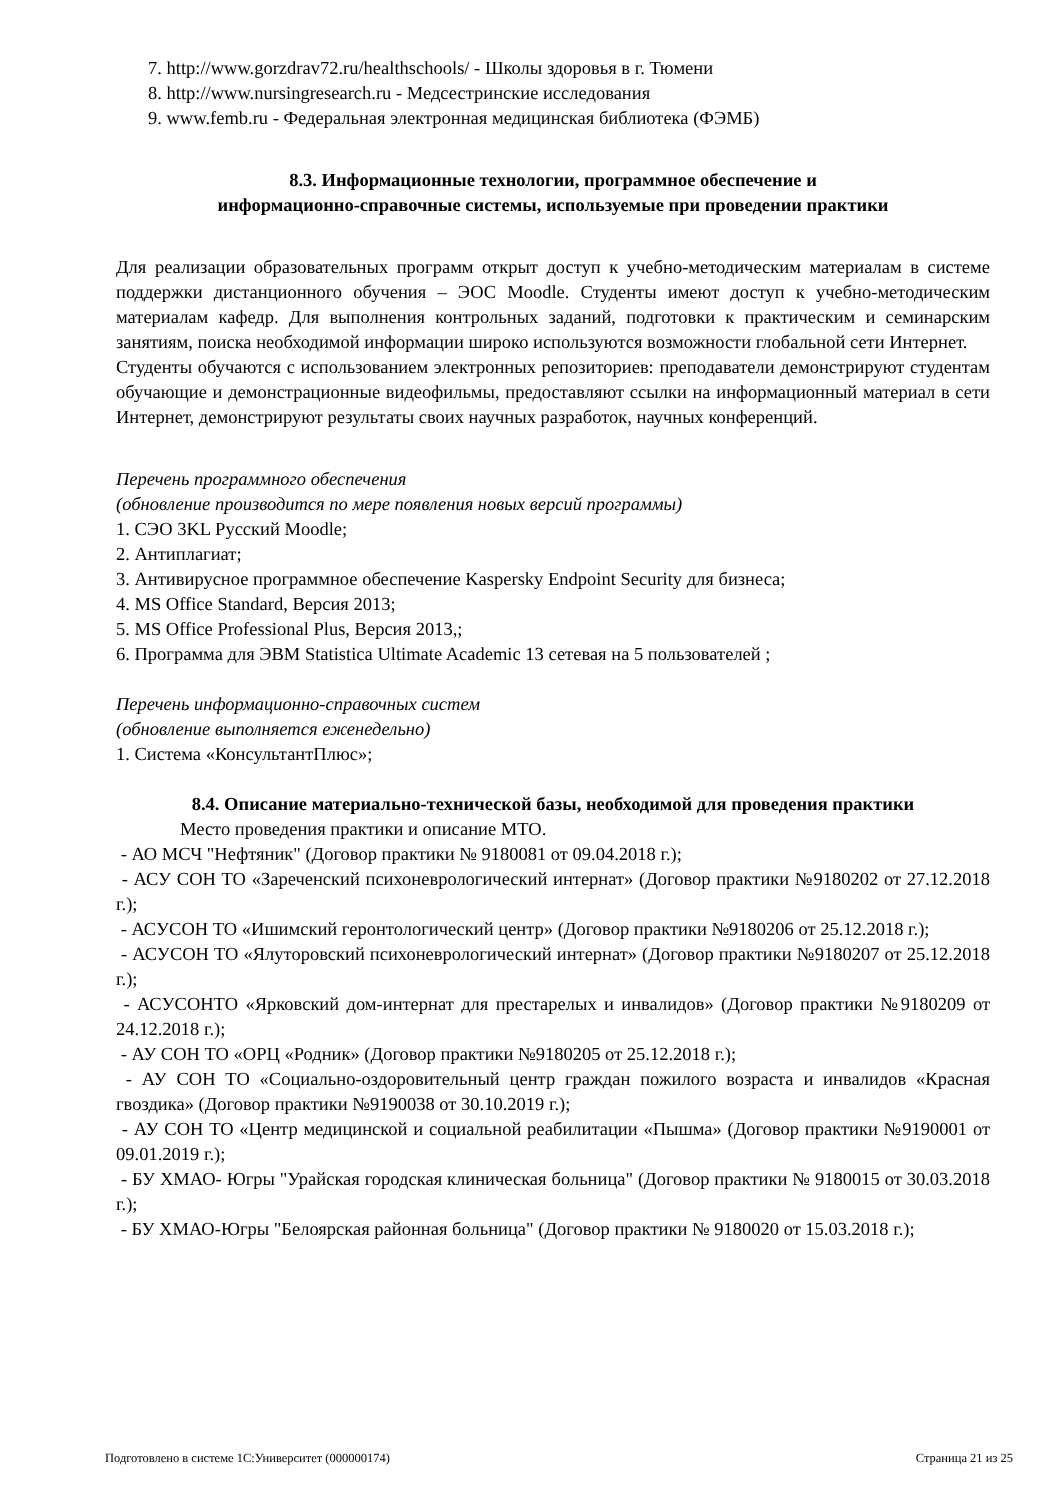7. http://www.gorzdrav72.ru/healthschools/ - Школы здоровья в г. Тюмени
8. http://www.nursingresearch.ru - Медсестринские исследования
9. www.femb.ru - Федеральная электронная медицинская библиотека (ФЭМБ)
8.3. Информационные технологии, программное обеспечение и
информационно-справочные системы, используемые при проведении практики
Для реализации образовательных программ открыт доступ к учебно-методическим материалам в системе поддержки дистанционного обучения – ЭОС Moodle. Студенты имеют доступ к учебно-методическим материалам кафедр. Для выполнения контрольных заданий, подготовки к практическим и семинарским занятиям, поиска необходимой информации широко используются возможности глобальной сети Интернет.
Студенты обучаются с использованием электронных репозиториев: преподаватели демонстрируют студентам обучающие и демонстрационные видеофильмы, предоставляют ссылки на информационный материал в сети Интернет, демонстрируют результаты своих научных разработок, научных конференций.
Перечень программного обеспечения
(обновление производится по мере появления новых версий программы)
1. СЭО 3KL Русский Moodle;
2. Антиплагиат;
3. Антивирусное программное обеспечение Kaspersky Endpoint Security для бизнеса;
4. MS Office Standard, Версия 2013;
5. MS Office Professional Plus, Версия 2013,;
6. Программа для ЭВМ Statistica Ultimate Academic 13 сетевая на 5 пользователей ;
Перечень информационно-справочных систем
(обновление выполняется еженедельно)
1. Система «КонсультантПлюс»;
8.4. Описание материально-технической базы, необходимой для проведения практики
Место проведения практики и описание МТО.
- АО МСЧ "Нефтяник" (Договор практики № 9180081 от 09.04.2018 г.);
- АСУ СОН ТО «Зареченский психоневрологический интернат» (Договор практики №9180202 от 27.12.2018 г.);
- АСУСОН ТО «Ишимский геронтологический центр» (Договор практики №9180206 от 25.12.2018 г.);
- АСУСОН ТО «Ялуторовский психоневрологический интернат» (Договор практики №9180207 от 25.12.2018 г.);
- АСУСОНТО «Ярковский дом-интернат для престарелых и инвалидов» (Договор практики №9180209 от 24.12.2018 г.);
- АУ СОН ТО «ОРЦ «Родник» (Договор практики №9180205 от 25.12.2018 г.);
- АУ СОН ТО «Социально-оздоровительный центр граждан пожилого возраста и инвалидов «Красная гвоздика» (Договор практики №9190038 от 30.10.2019 г.);
- АУ СОН ТО «Центр медицинской и социальной реабилитации «Пышма» (Договор практики №9190001 от 09.01.2019 г.);
- БУ ХМАО- Югры "Урайская городская клиническая больница" (Договор практики № 9180015 от 30.03.2018 г.);
- БУ ХМАО-Югры "Белоярская районная больница" (Договор практики № 9180020 от 15.03.2018 г.);
Подготовлено в системе 1С:Университет (000000174) Страница 21 из 25